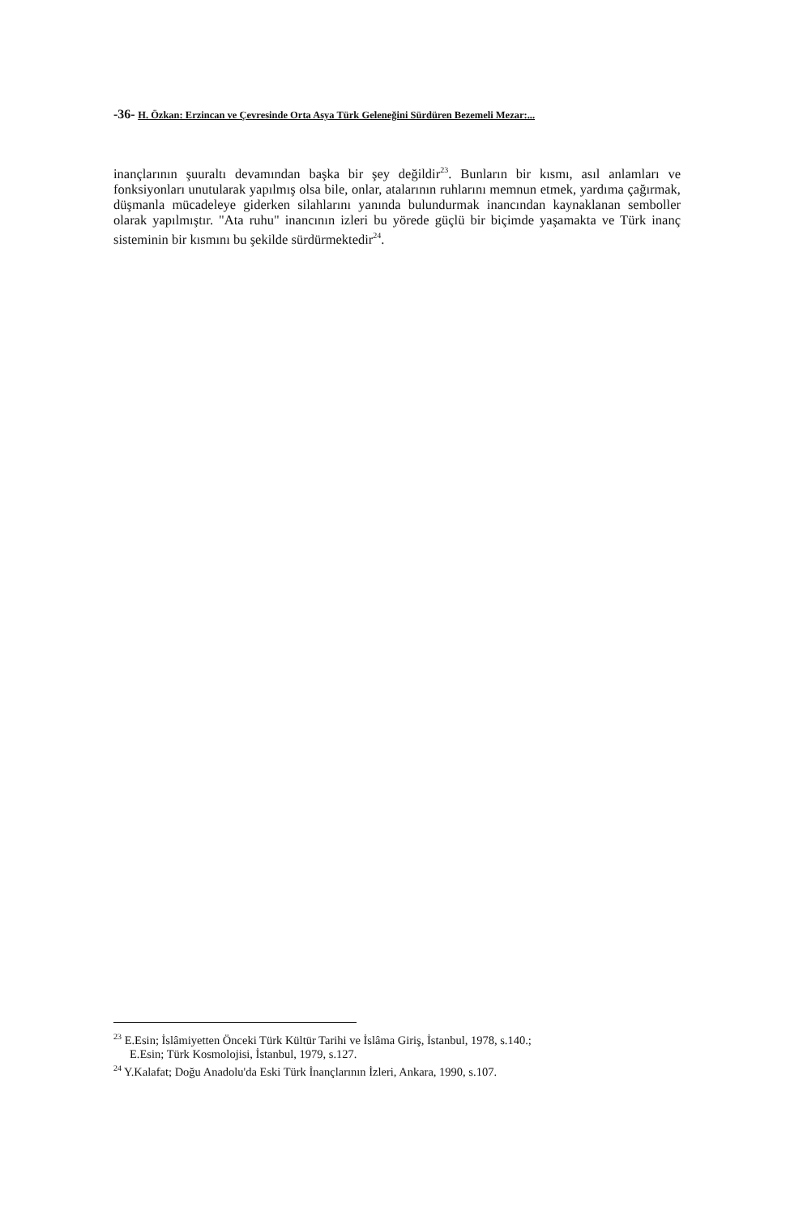-36- H. Özkan: Erzincan ve Çevresinde Orta Asya Türk Geleneğini Sürdüren Bezemeli Mezar:...
inançlarının şuuraltı devamından başka bir şey değildir<sup>23</sup>. Bunların bir kısmı, asıl anlamları ve fonksiyonları unutularak yapılmış olsa bile, onlar, atalarının ruhlarını memnun etmek, yardıma çağırmak, düşmanla mücadeleye giderken silahlarını yanında bulundurmak inancından kaynaklanan semboller olarak yapılmıştır. "Ata ruhu" inancının izleri bu yörede güçlü bir biçimde yaşamakta ve Türk inanç sisteminin bir kısmını bu şekilde sürdürmektedir<sup>24</sup>.
<sup>23</sup> E.Esin; İslâmiyetten Önceki Türk Kültür Tarihi ve İslâma Giriş, İstanbul, 1978, s.140.;
E.Esin; Türk Kosmolojisi, İstanbul, 1979, s.127.
<sup>24</sup> Y.Kalafat; Doğu Anadolu'da Eski Türk İnançlarının İzleri, Ankara, 1990, s.107.